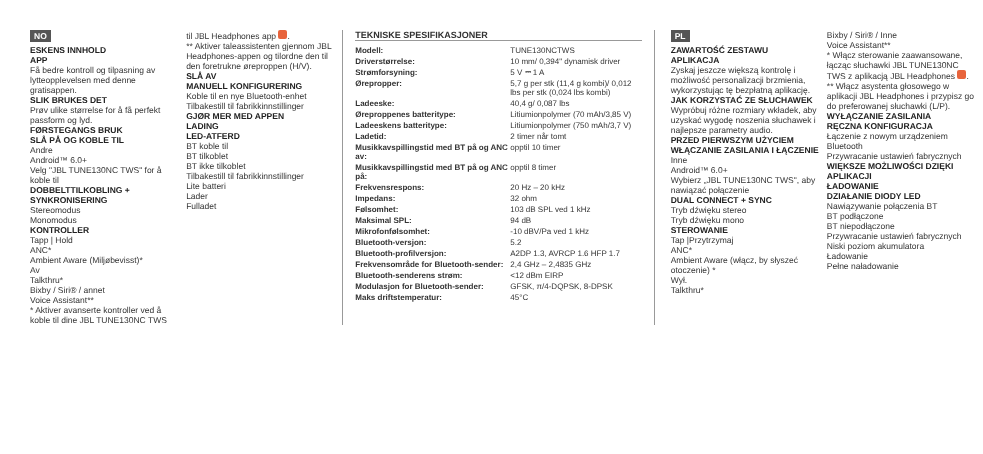NO
ESKENS INNHOLD
APP
Få bedre kontroll og tilpasning av lytteopplevelsen med denne gratisappen.
SLIK BRUKES DET
Prøv ulike størrelse for å få perfekt passform og lyd.
FØRSTEGANGS BRUK
SLÅ PÅ OG KOBLE TIL
Andre
Android™ 6.0+
Velg "JBL TUNE130NC TWS" for å koble til
DOBBELTTILKOBLING + SYNKRONISERING
Stereomodus
Monomodus
KONTROLLER
Tapp | Hold
ANC*
Ambient Aware (Miljøbevisst)*
Av
Talkthru*
Bixby / Siri® / annet
Voice Assistant**
* Aktiver avanserte kontroller ved å koble til dine JBL TUNE130NC TWS
til JBL Headphones app .
** Aktiver taleassistenten gjennom JBL Headphones-appen og tilordne den til den foretrukne øreproppen (H/V).
SLÅ AV
MANUELL KONFIGURERING
Koble til en nye Bluetooth-enhet
Tilbakestill til fabrikkinnstillinger
GJØR MER MED APPEN
LADING
LED-ATFERD
BT koble til
BT tilkoblet
BT ikke tilkoblet
Tilbakestill til fabrikkinnstillinger
Lite batteri
Lader
Fulladet
TEKNISKE SPESIFIKASJONER
| Modell: | TUNE130NCTWS |
| Driverstørrelse: | 10 mm/ 0,394" dynamisk driver |
| Strømforsyning: | 5 V ⎓ 1 A |
| Ørepropper: | 5,7 g per stk (11,4 g kombi)/ 0,012 lbs per stk (0,024 lbs kombi) |
| Ladeeske: | 40,4 g/ 0,087 lbs |
| Øreproppenes batteritype: | Litiumionpolymer (70 mAh/3,85 V) |
| Ladeeskens batteritype: | Litiumionpolymer (750 mAh/3,7 V) |
| Ladetid: | 2 timer når tomt |
| Musikkavspillingstid med BT på og ANC av: | opptil 10 timer |
| Musikkavspillingstid med BT på og ANC på: | opptil 8 timer |
| Frekvensrespons: | 20 Hz – 20 kHz |
| Impedans: | 32 ohm |
| Følsomhet: | 103 dB SPL ved 1 kHz |
| Maksimal SPL: | 94 dB |
| Mikrofonfølsomhet: | -10 dBV/Pa ved 1 kHz |
| Bluetooth-versjon: | 5.2 |
| Bluetooth-profilversjon: | A2DP 1.3, AVRCP 1.6 HFP 1.7 |
| Frekvensområde for Bluetooth-sender: | 2,4 GHz – 2,4835 GHz |
| Bluetooth-senderens strøm: | <12 dBm EIRP |
| Modulasjon for Bluetooth-sender: | GFSK, π/4-DQPSK, 8-DPSK |
| Maks driftstemperatur: | 45°C |
PL
ZAWARTOŚĆ ZESTAWU
APLIKACJA
Zyskaj jeszcze większą kontrolę i możliwość personalizacji brzmienia, wykorzystując tę bezpłatną aplikację.
JAK KORZYSTAĆ ZE SŁUCHAWEK
Wypróbuj różne rozmiary wkładek, aby uzyskać wygodę noszenia słuchawek i najlepsze parametry audio.
PRZED PIERWSZYM UŻYCIEM
WŁĄCZANIE ZASILANIA I ŁĄCZENIE
Inne
Android™ 6.0+
Wybierz „JBL TUNE130NC TWS", aby nawiązać połączenie
DUAL CONNECT + SYNC
Tryb dźwięku stereo
Tryb dźwięku mono
STEROWANIE
Tap |Przytrzymaj
ANC*
Ambient Aware (włącz, by słyszeć otoczenie) *
Wył.
Talkthru*
Bixby / Siri® / Inne
Voice Assistant**
* Włącz sterowanie zaawansowane, łącząc słuchawki JBL TUNE130NC TWS z aplikacją JBL Headphones .
** Włącz asystenta głosowego w aplikacji JBL Headphones i przypisz go do preferowanej słuchawki (L/P).
WYŁĄCZANIE ZASILANIA
RĘCZNA KONFIGURACJA
Łączenie z nowym urządzeniem Bluetooth
Przywracanie ustawień fabrycznych
WIĘKSZE MOŻLIWOŚCI DZIĘKI APLIKACJI
ŁADOWANIE
DZIAŁANIE DIODY LED
Nawiązywanie połączenia BT
BT podłączone
BT niepodłączone
Przywracanie ustawień fabrycznych
Niski poziom akumulatora
Ładowanie
Pełne naładowanie